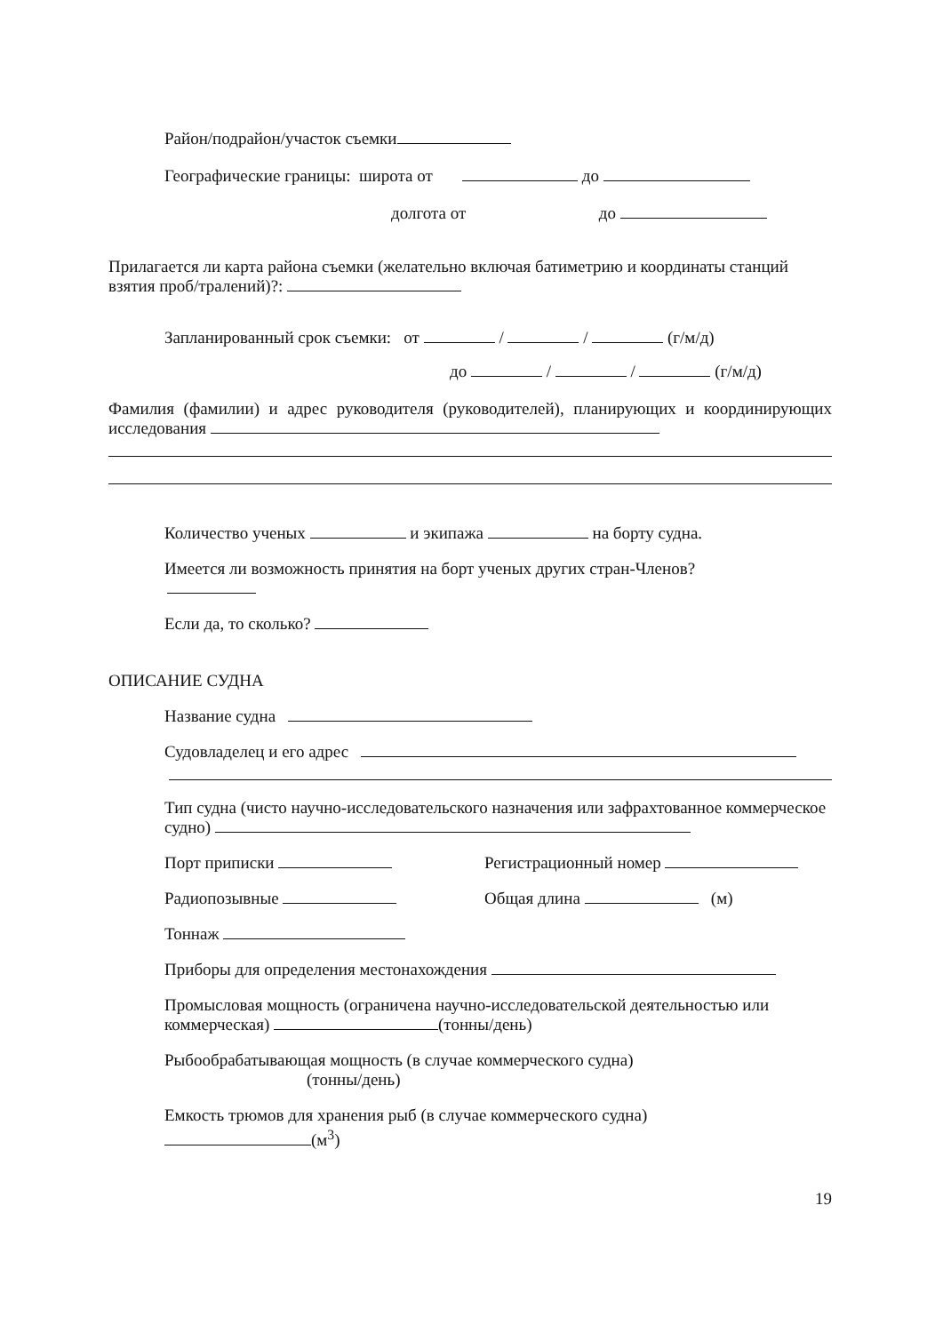Район/подрайон/участок съемки
Географические границы: широта от до
долгота от до
Прилагается ли карта района съемки (желательно включая батиметрию и координаты станций взятия проб/тралений)?:
Запланированный срок съемки: от / / (г/м/д)
до / / (г/м/д)
Фамилия (фамилии) и адрес руководителя (руководителей), планирующих и координирующих исследования
Количество ученых и экипажа на борту судна.
Имеется ли возможность принятия на борт ученых других стран-Членов?
Если да, то сколько?
ОПИСАНИЕ СУДНА
Название судна
Судовладелец и его адрес
Тип судна (чисто научно-исследовательского назначения или зафрахтованное коммерческое судно)
Порт приписки Регистрационный номер
Радиопозывные Общая длина (м)
Тоннаж
Приборы для определения местонахождения
Промысловая мощность (ограничена научно-исследовательской деятельностью или коммерческая) (тонны/день)
Рыбообрабатывающая мощность (в случае коммерческого судна)
(тонны/день)
Емкость трюмов для хранения рыб (в случае коммерческого судна)
(м<sup>3</sup>)
19